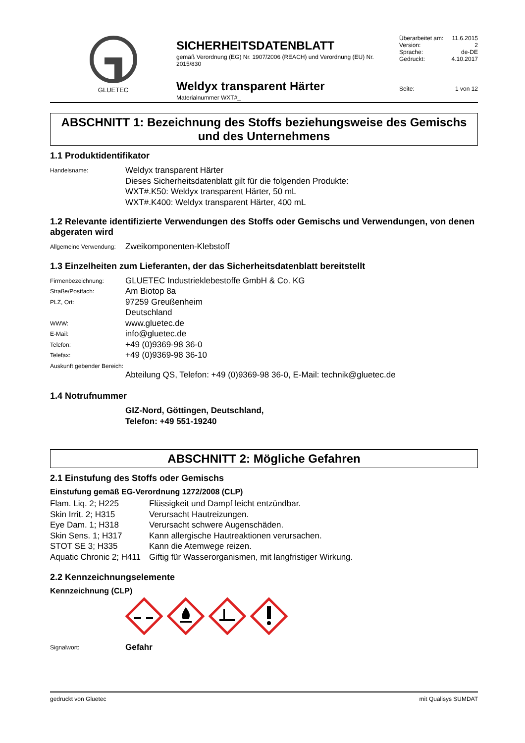GLUETEC
SICHERHEITSDATENBLATT
gemäß Verordnung (EG) Nr. 1907/2006 (REACH) und Verordnung (EU) Nr. 2015/830
Weldyx transparent Härter
Materialnummer WXT#_
| Überarbeitet am: | 11.6.2015 |
| Version: | 2 |
| Sprache: | de-DE |
| Gedruckt: | 4.10.2017 |
| Seite: | 1 von 12 |
ABSCHNITT 1: Bezeichnung des Stoffs beziehungsweise des Gemischs und des Unternehmens
1.1 Produktidentifikator
| Handelsname: | Weldyx transparent Härter Dieses Sicherheitsdatenblatt gilt für die folgenden Produkte: WXT#.K50: Weldyx transparent Härter, 50 mL WXT#.K400: Weldyx transparent Härter, 400 mL |
1.2 Relevante identifizierte Verwendungen des Stoffs oder Gemischs und Verwendungen, von denen abgeraten wird
| Allgemeine Verwendung: | Zweikomponenten-Klebstoff |
1.3 Einzelheiten zum Lieferanten, der das Sicherheitsdatenblatt bereitstellt
| Firmenbezeichnung: | GLUETEC Industrieklebestoffe GmbH & Co. KG |
| Straße/Postfach: | Am Biotop 8a |
| PLZ, Ort: | 97259 Greußenheim Deutschland |
| WWW: | www.gluetec.de |
| E-Mail: | info@gluetec.de |
| Telefon: | +49 (0)9369-98 36-0 |
| Telefax: | +49 (0)9369-98 36-10 |
| Auskunft gebender Bereich: | |
| | Abteilung QS, Telefon: +49 (0)9369-98 36-0, E-Mail: technik@gluetec.de |
1.4 Notrufnummer
GIZ-Nord, Göttingen, Deutschland,
Telefon: +49 551-19240
ABSCHNITT 2: Mögliche Gefahren
2.1 Einstufung des Stoffs oder Gemischs
Einstufung gemäß EG-Verordnung 1272/2008 (CLP)
| Flam. Liq. 2; H225 | Flüssigkeit und Dampf leicht entzündbar. |
| Skin Irrit. 2; H315 | Verursacht Hautreizungen. |
| Eye Dam. 1; H318 | Verursacht schwere Augenschäden. |
| Skin Sens. 1; H317 | Kann allergische Hautreaktionen verursachen. |
| STOT SE 3; H335 | Kann die Atemwege reizen. |
| Aquatic Chronic 2; H411 | Giftig für Wasserorganismen, mit langfristiger Wirkung. |
2.2 Kennzeichnungselemente
Kennzeichnung (CLP)
| Signalwort: | Gefahr |
gedruckt von Gluetec mit Qualisys SUMDAT